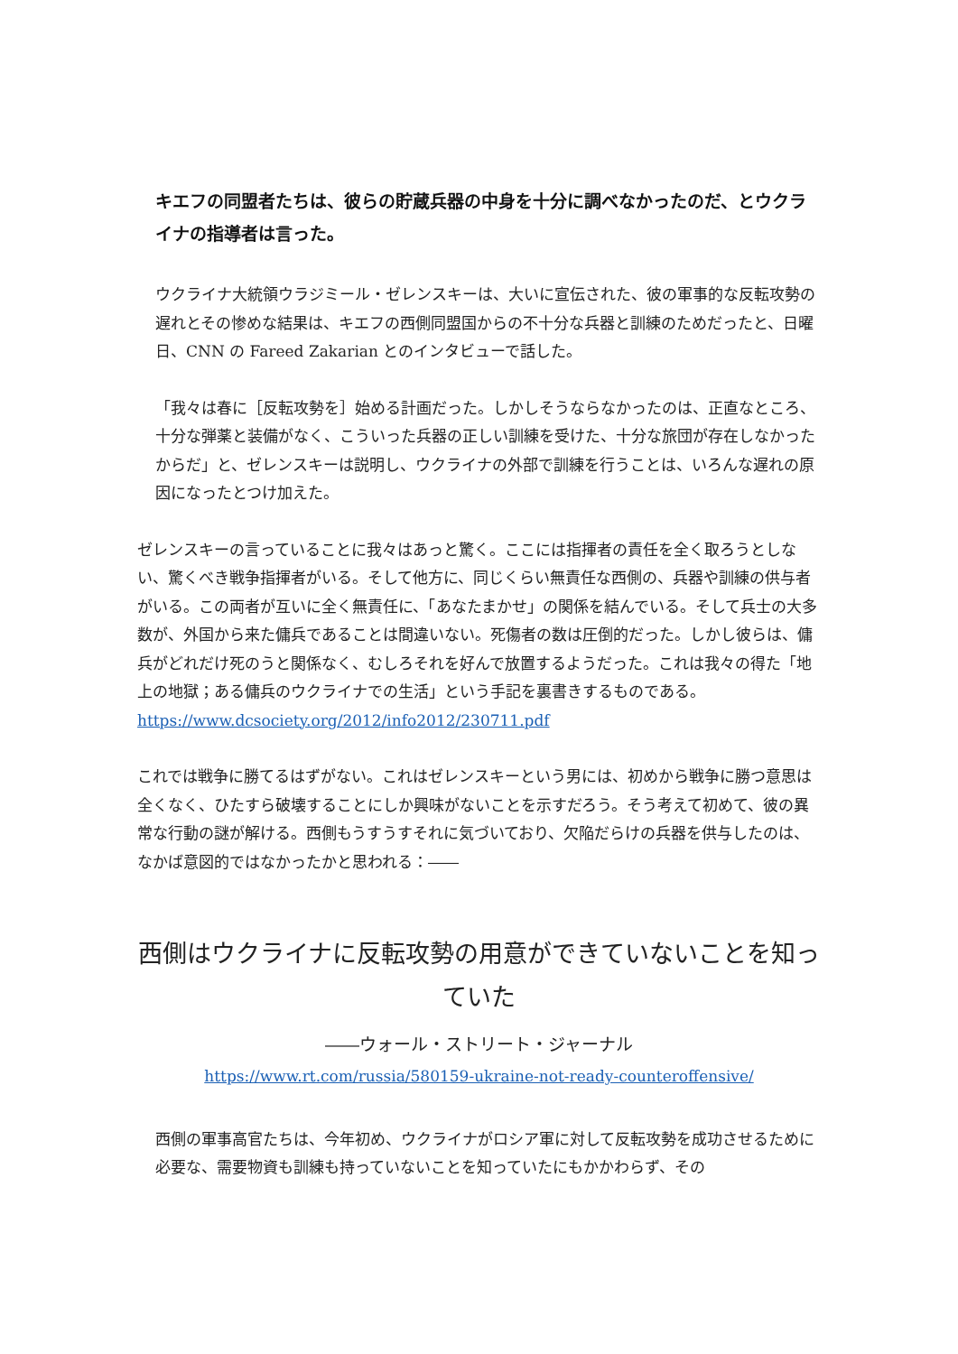キエフの同盟者たちは、彼らの貯蔵兵器の中身を十分に調べなかったのだ、とウクライナの指導者は言った。
ウクライナ大統領ウラジミール・ゼレンスキーは、大いに宣伝された、彼の軍事的な反転攻勢の遅れとその惨めな結果は、キエフの西側同盟国からの不十分な兵器と訓練のためだったと、日曜日、CNN の Fareed Zakarian とのインタビューで話した。
「我々は春に［反転攻勢を］始める計画だった。しかしそうならなかったのは、正直なところ、十分な弾薬と装備がなく、こういった兵器の正しい訓練を受けた、十分な旅団が存在しなかったからだ」と、ゼレンスキーは説明し、ウクライナの外部で訓練を行うことは、いろんな遅れの原因になったとつけ加えた。
ゼレンスキーの言っていることに我々はあっと驚く。ここには指揮者の責任を全く取ろうとしない、驚くべき戦争指揮者がいる。そして他方に、同じくらい無責任な西側の、兵器や訓練の供与者がいる。この両者が互いに全く無責任に、「あなたまかせ」の関係を結んでいる。そして兵士の大多数が、外国から来た傭兵であることは間違いない。死傷者の数は圧倒的だった。しかし彼らは、傭兵がどれだけ死のうと関係なく、むしろそれを好んで放置するようだった。これは我々の得た「地上の地獄；ある傭兵のウクライナでの生活」という手記を裏書きするものである。https://www.dcsociety.org/2012/info2012/230711.pdf
これでは戦争に勝てるはずがない。これはゼレンスキーという男には、初めから戦争に勝つ意思は全くなく、ひたすら破壊することにしか興味がないことを示すだろう。そう考えて初めて、彼の異常な行動の謎が解ける。西側もうすうすそれに気づいており、欠陥だらけの兵器を供与したのは、なかば意図的ではなかったかと思われる：――
西側はウクライナに反転攻勢の用意ができていないことを知っていた
――ウォール・ストリート・ジャーナル
https://www.rt.com/russia/580159-ukraine-not-ready-counteroffensive/
西側の軍事高官たちは、今年初め、ウクライナがロシア軍に対して反転攻勢を成功させるために必要な、需要物資も訓練も持っていないことを知っていたにもかかわらず、その